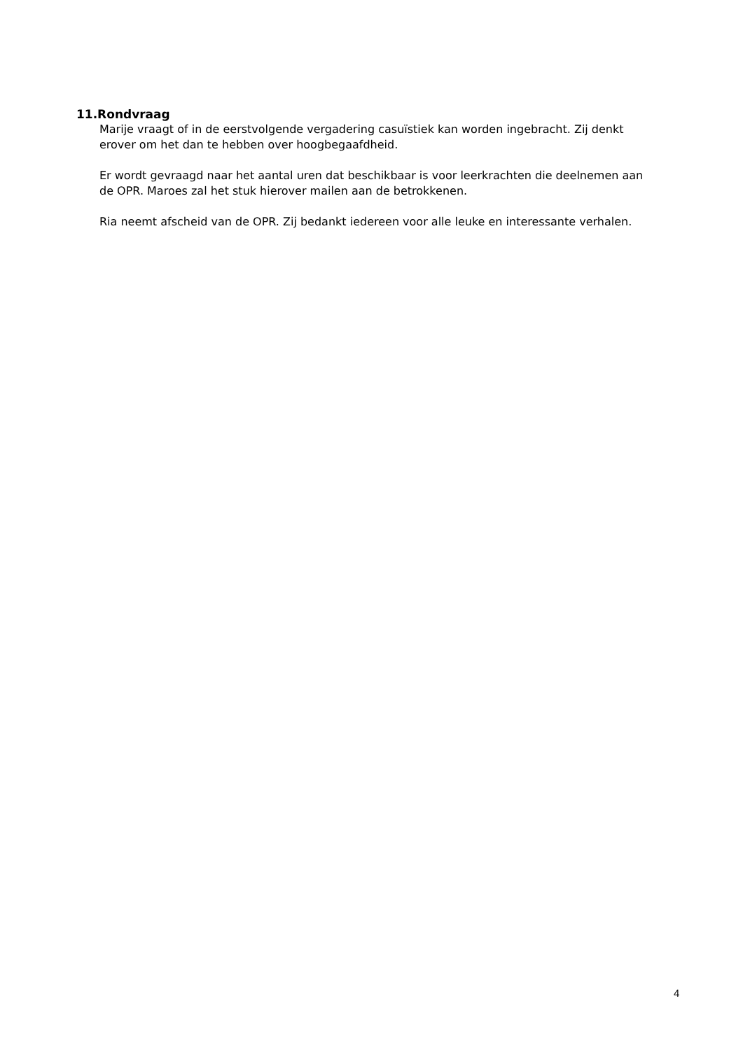11.Rondvraag
Marije vraagt of in de eerstvolgende vergadering casuïstiek kan worden ingebracht. Zij denkt erover om het dan te hebben over hoogbegaafdheid.
Er wordt gevraagd naar het aantal uren dat beschikbaar is voor leerkrachten die deelnemen aan de OPR. Maroes zal het stuk hierover mailen aan de betrokkenen.
Ria neemt afscheid van de OPR. Zij bedankt iedereen voor alle leuke en interessante verhalen.
4